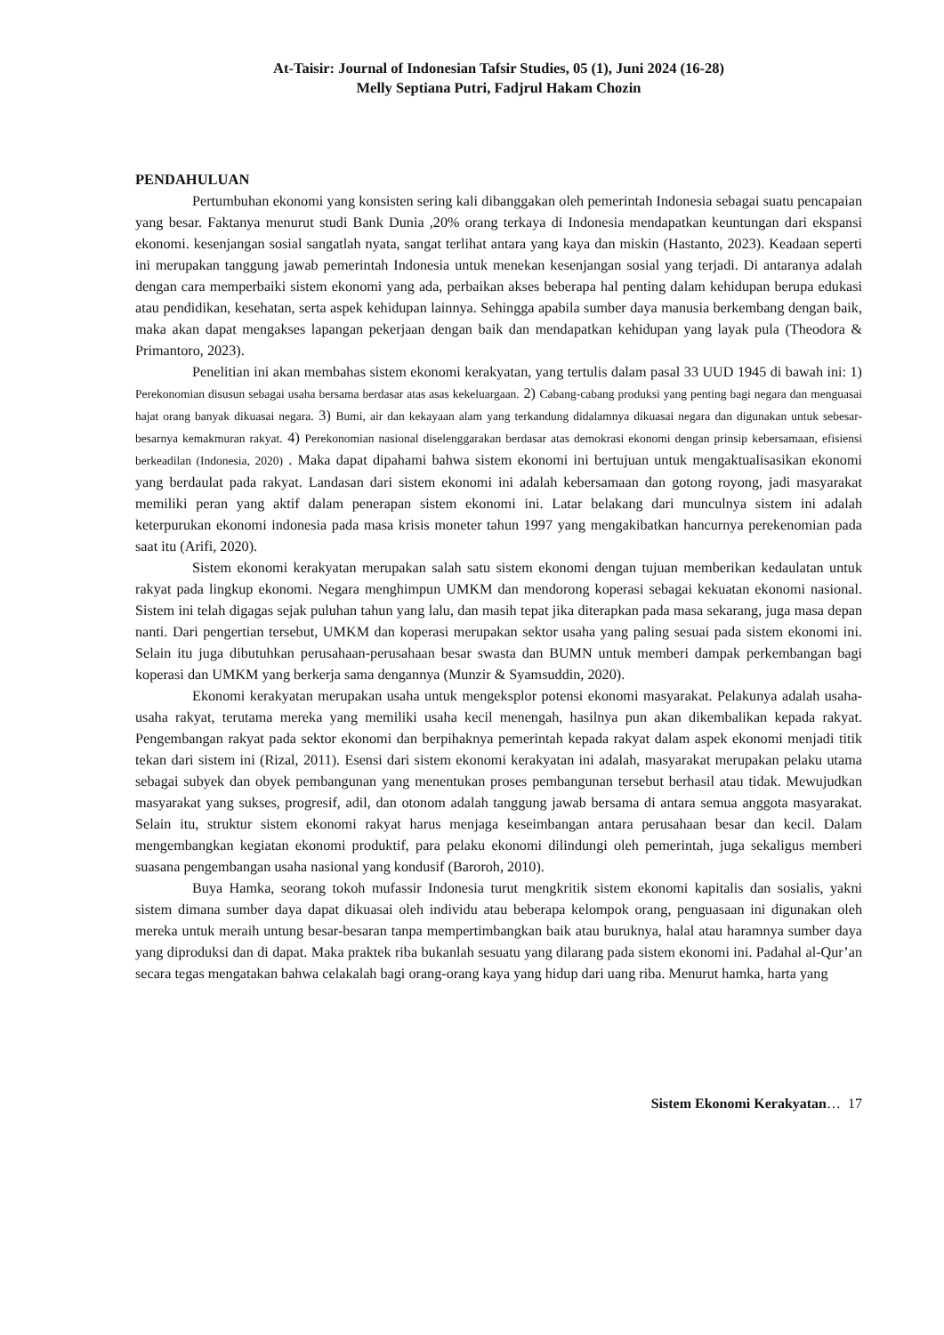At-Taisir: Journal of Indonesian Tafsir Studies, 05 (1), Juni 2024 (16-28)
Melly Septiana Putri, Fadjrul Hakam Chozin
PENDAHULUAN
Pertumbuhan ekonomi yang konsisten sering kali dibanggakan oleh pemerintah Indonesia sebagai suatu pencapaian yang besar. Faktanya menurut studi Bank Dunia ,20% orang terkaya di Indonesia mendapatkan keuntungan dari ekspansi ekonomi. kesenjangan sosial sangatlah nyata, sangat terlihat antara yang kaya dan miskin (Hastanto, 2023). Keadaan seperti ini merupakan tanggung jawab pemerintah Indonesia untuk menekan kesenjangan sosial yang terjadi. Di antaranya adalah dengan cara memperbaiki sistem ekonomi yang ada, perbaikan akses beberapa hal penting dalam kehidupan berupa edukasi atau pendidikan, kesehatan, serta aspek kehidupan lainnya. Sehingga apabila sumber daya manusia berkembang dengan baik, maka akan dapat mengakses lapangan pekerjaan dengan baik dan mendapatkan kehidupan yang layak pula (Theodora & Primantoro, 2023).
Penelitian ini akan membahas sistem ekonomi kerakyatan, yang tertulis dalam pasal 33 UUD 1945 di bawah ini: 1) Perekonomian disusun sebagai usaha bersama berdasar atas asas kekeluargaan. 2) Cabang-cabang produksi yang penting bagi negara dan menguasai hajat orang banyak dikuasai negara. 3) Bumi, air dan kekayaan alam yang terkandung didalamnya dikuasai negara dan digunakan untuk sebesar-besarnya kemakmuran rakyat. 4) Perekonomian nasional diselenggarakan berdasar atas demokrasi ekonomi dengan prinsip kebersamaan, efisiensi berkeadilan (Indonesia, 2020) . Maka dapat dipahami bahwa sistem ekonomi ini bertujuan untuk mengaktualisasikan ekonomi yang berdaulat pada rakyat. Landasan dari sistem ekonomi ini adalah kebersamaan dan gotong royong, jadi masyarakat memiliki peran yang aktif dalam penerapan sistem ekonomi ini. Latar belakang dari munculnya sistem ini adalah keterpurukan ekonomi indonesia pada masa krisis moneter tahun 1997 yang mengakibatkan hancurnya perekenomian pada saat itu (Arifi, 2020).
Sistem ekonomi kerakyatan merupakan salah satu sistem ekonomi dengan tujuan memberikan kedaulatan untuk rakyat pada lingkup ekonomi. Negara menghimpun UMKM dan mendorong koperasi sebagai kekuatan ekonomi nasional. Sistem ini telah digagas sejak puluhan tahun yang lalu, dan masih tepat jika diterapkan pada masa sekarang, juga masa depan nanti. Dari pengertian tersebut, UMKM dan koperasi merupakan sektor usaha yang paling sesuai pada sistem ekonomi ini. Selain itu juga dibutuhkan perusahaan-perusahaan besar swasta dan BUMN untuk memberi dampak perkembangan bagi koperasi dan UMKM yang berkerja sama dengannya (Munzir & Syamsuddin, 2020).
Ekonomi kerakyatan merupakan usaha untuk mengeksplor potensi ekonomi masyarakat. Pelakunya adalah usaha-usaha rakyat, terutama mereka yang memiliki usaha kecil menengah, hasilnya pun akan dikembalikan kepada rakyat. Pengembangan rakyat pada sektor ekonomi dan berpihaknya pemerintah kepada rakyat dalam aspek ekonomi menjadi titik tekan dari sistem ini (Rizal, 2011). Esensi dari sistem ekonomi kerakyatan ini adalah, masyarakat merupakan pelaku utama sebagai subyek dan obyek pembangunan yang menentukan proses pembangunan tersebut berhasil atau tidak. Mewujudkan masyarakat yang sukses, progresif, adil, dan otonom adalah tanggung jawab bersama di antara semua anggota masyarakat. Selain itu, struktur sistem ekonomi rakyat harus menjaga keseimbangan antara perusahaan besar dan kecil. Dalam mengembangkan kegiatan ekonomi produktif, para pelaku ekonomi dilindungi oleh pemerintah, juga sekaligus memberi suasana pengembangan usaha nasional yang kondusif (Baroroh, 2010).
Buya Hamka, seorang tokoh mufassir Indonesia turut mengkritik sistem ekonomi kapitalis dan sosialis, yakni sistem dimana sumber daya dapat dikuasai oleh individu atau beberapa kelompok orang, penguasaan ini digunakan oleh mereka untuk meraih untung besar-besaran tanpa mempertimbangkan baik atau buruknya, halal atau haramnya sumber daya yang diproduksi dan di dapat. Maka praktek riba bukanlah sesuatu yang dilarang pada sistem ekonomi ini. Padahal al-Qur’an secara tegas mengatakan bahwa celakalah bagi orang-orang kaya yang hidup dari uang riba. Menurut hamka, harta yang
Sistem Ekonomi Kerakyatan… 17